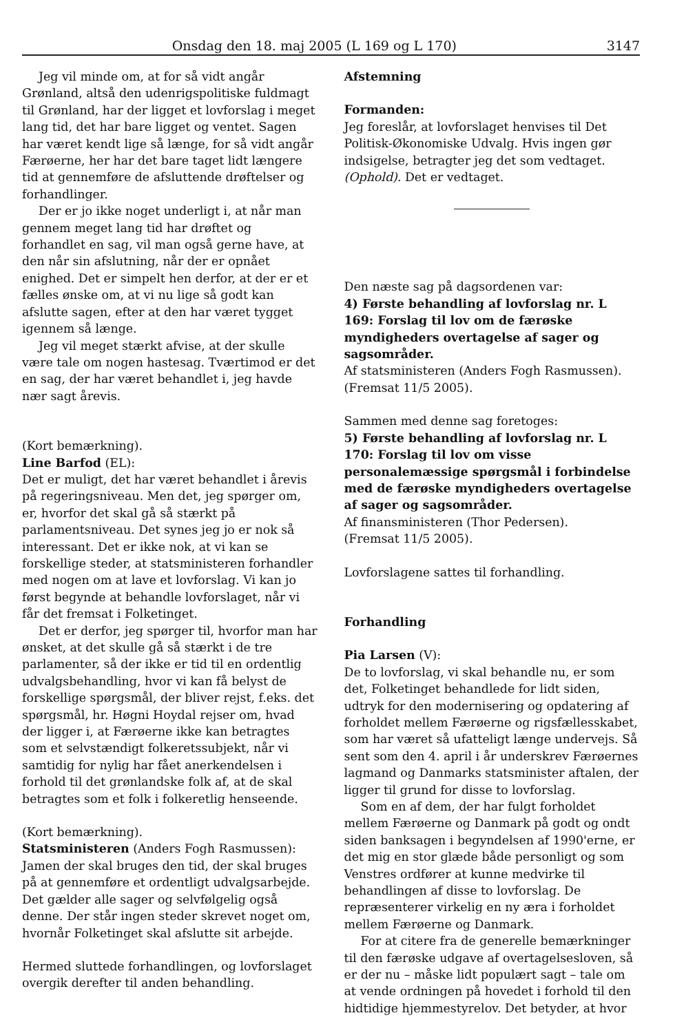Onsdag den 18. maj 2005 (L 169 og L 170) 3147
Jeg vil minde om, at for så vidt angår Grønland, altså den udenrigspolitiske fuldmagt til Grønland, har der ligget et lovforslag i meget lang tid, det har bare ligget og ventet. Sagen har været kendt lige så længe, for så vidt angår Færøerne, her har det bare taget lidt længere tid at gennemføre de afsluttende drøftelser og forhandlinger.
Der er jo ikke noget underligt i, at når man gennem meget lang tid har drøftet og forhandlet en sag, vil man også gerne have, at den når sin afslutning, når der er opnået enighed. Det er simpelt hen derfor, at der er et fælles ønske om, at vi nu lige så godt kan afslutte sagen, efter at den har været tygget igennem så længe.
Jeg vil meget stærkt afvise, at der skulle være tale om nogen hastesag. Tværtimod er det en sag, der har været behandlet i, jeg havde nær sagt årevis.
(Kort bemærkning).
Line Barfod (EL):
Det er muligt, det har været behandlet i årevis på regeringsniveau. Men det, jeg spørger om, er, hvorfor det skal gå så stærkt på parlamentsniveau. Det synes jeg jo er nok så interessant. Det er ikke nok, at vi kan se forskellige steder, at statsministeren forhandler med nogen om at lave et lovforslag. Vi kan jo først begynde at behandle lovforslaget, når vi får det fremsat i Folketinget.
Det er derfor, jeg spørger til, hvorfor man har ønsket, at det skulle gå så stærkt i de tre parlamenter, så der ikke er tid til en ordentlig udvalgsbehandling, hvor vi kan få belyst de forskellige spørgsmål, der bliver rejst, f.eks. det spørgsmål, hr. Høgni Hoydal rejser om, hvad der ligger i, at Færøerne ikke kan betragtes som et selvstændigt folkeretssubjekt, når vi samtidig for nylig har fået anerkendelsen i forhold til det grønlandske folk af, at de skal betragtes som et folk i folkeretlig henseende.
(Kort bemærkning).
Statsministeren (Anders Fogh Rasmussen):
Jamen der skal bruges den tid, der skal bruges på at gennemføre et ordentligt udvalgsarbejde. Det gælder alle sager og selvfølgelig også denne. Der står ingen steder skrevet noget om, hvornår Folketinget skal afslutte sit arbejde.
Hermed sluttede forhandlingen, og lovforslaget overgik derefter til anden behandling.
Afstemning
Formanden:
Jeg foreslår, at lovforslaget henvises til Det Politisk-Økonomiske Udvalg. Hvis ingen gør indsigelse, betragter jeg det som vedtaget. (Ophold). Det er vedtaget.
Den næste sag på dagsordenen var:
4) Første behandling af lovforslag nr. L 169: Forslag til lov om de færøske myndigheders overtagelse af sager og sagsområder.
Af statsministeren (Anders Fogh Rasmussen).
(Fremsat 11/5 2005).
Sammen med denne sag foretoges:
5) Første behandling af lovforslag nr. L 170: Forslag til lov om visse personalemæssige spørgsmål i forbindelse med de færøske myndigheders overtagelse af sager og sagsområder.
Af finansministeren (Thor Pedersen).
(Fremsat 11/5 2005).
Lovforslagene sattes til forhandling.
Forhandling
Pia Larsen (V):
De to lovforslag, vi skal behandle nu, er som det, Folketinget behandlede for lidt siden, udtryk for den modernisering og opdatering af forholdet mellem Færøerne og rigsfællesskabet, som har været så ufatteligt længe undervejs. Så sent som den 4. april i år underskrev Færøernes lagmand og Danmarks statsminister aftalen, der ligger til grund for disse to lovforslag.
Som en af dem, der har fulgt forholdet mellem Færøerne og Danmark på godt og ondt siden banksagen i begyndelsen af 1990'erne, er det mig en stor glæde både personligt og som Venstres ordfører at kunne medvirke til behandlingen af disse to lovforslag. De repræsenterer virkelig en ny æra i forholdet mellem Færøerne og Danmark.
For at citere fra de generelle bemærkninger til den færøske udgave af overtagelsesloven, så er der nu – måske lidt populært sagt – tale om at vende ordningen på hovedet i forhold til den hidtidige hjemmestyrelov. Det betyder, at hvor